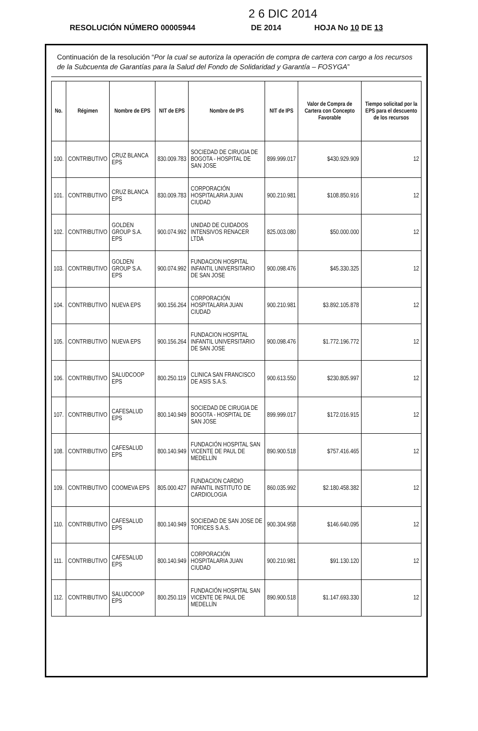2 6 DIC 2014
RESOLUCIÓN NÚMERO 00005944 DE 2014 HOJA No 10 DE 13
Continuación de la resolución “Por la cual se autoriza la operación de compra de cartera con cargo a los recursos de la Subcuenta de Garantías para la Salud del Fondo de Solidaridad y Garantía – FOSYGA”
| No. | Régimen | Nombre de EPS | NIT de EPS | Nombre de IPS | NIT de IPS | Valor de Compra de Cartera con Concepto Favorable | Tiempo solicitad por la EPS para el descuento de los recursos |
| --- | --- | --- | --- | --- | --- | --- | --- |
| 100. | CONTRIBUTIVO | CRUZ BLANCA EPS | 830.009.783 | SOCIEDAD DE CIRUGIA DE BOGOTA - HOSPITAL DE SAN JOSE | 899.999.017 | $430.929.909 | 12 |
| 101. | CONTRIBUTIVO | CRUZ BLANCA EPS | 830.009.783 | CORPORACIÓN HOSPITALARIA JUAN CIUDAD | 900.210.981 | $108.850.916 | 12 |
| 102. | CONTRIBUTIVO | GOLDEN GROUP S.A. EPS | 900.074.992 | UNIDAD DE CUIDADOS INTENSIVOS RENACER LTDA | 825.003.080 | $50.000.000 | 12 |
| 103. | CONTRIBUTIVO | GOLDEN GROUP S.A. EPS | 900.074.992 | FUNDACION HOSPITAL INFANTIL UNIVERSITARIO DE SAN JOSE | 900.098.476 | $45.330.325 | 12 |
| 104. | CONTRIBUTIVO | NUEVA EPS | 900.156.264 | CORPORACIÓN HOSPITALARIA JUAN CIUDAD | 900.210.981 | $3.892.105.878 | 12 |
| 105. | CONTRIBUTIVO | NUEVA EPS | 900.156.264 | FUNDACION HOSPITAL INFANTIL UNIVERSITARIO DE SAN JOSE | 900.098.476 | $1.772.196.772 | 12 |
| 106. | CONTRIBUTIVO | SALUDCOOP EPS | 800.250.119 | CLINICA SAN FRANCISCO DE ASIS S.A.S. | 900.613.550 | $230.805.997 | 12 |
| 107. | CONTRIBUTIVO | CAFESALUD EPS | 800.140.949 | SOCIEDAD DE CIRUGIA DE BOGOTA - HOSPITAL DE SAN JOSE | 899.999.017 | $172.016.915 | 12 |
| 108. | CONTRIBUTIVO | CAFESALUD EPS | 800.140.949 | FUNDACIÓN HOSPITAL SAN VICENTE DE PAUL DE MEDELLÍN | 890.900.518 | $757.416.465 | 12 |
| 109. | CONTRIBUTIVO | COOMEVA EPS | 805.000.427 | FUNDACION CARDIO INFANTIL INSTITUTO DE CARDIOLOGIA | 860.035.992 | $2.180.458.382 | 12 |
| 110. | CONTRIBUTIVO | CAFESALUD EPS | 800.140.949 | SOCIEDAD DE SAN JOSE DE TORICES S.A.S. | 900.304.958 | $146.640.095 | 12 |
| 111. | CONTRIBUTIVO | CAFESALUD EPS | 800.140.949 | CORPORACIÓN HOSPITALARIA JUAN CIUDAD | 900.210.981 | $91.130.120 | 12 |
| 112. | CONTRIBUTIVO | SALUDCOOP EPS | 800.250.119 | FUNDACIÓN HOSPITAL SAN VICENTE DE PAUL DE MEDELLÍN | 890.900.518 | $1.147.693.330 | 12 |